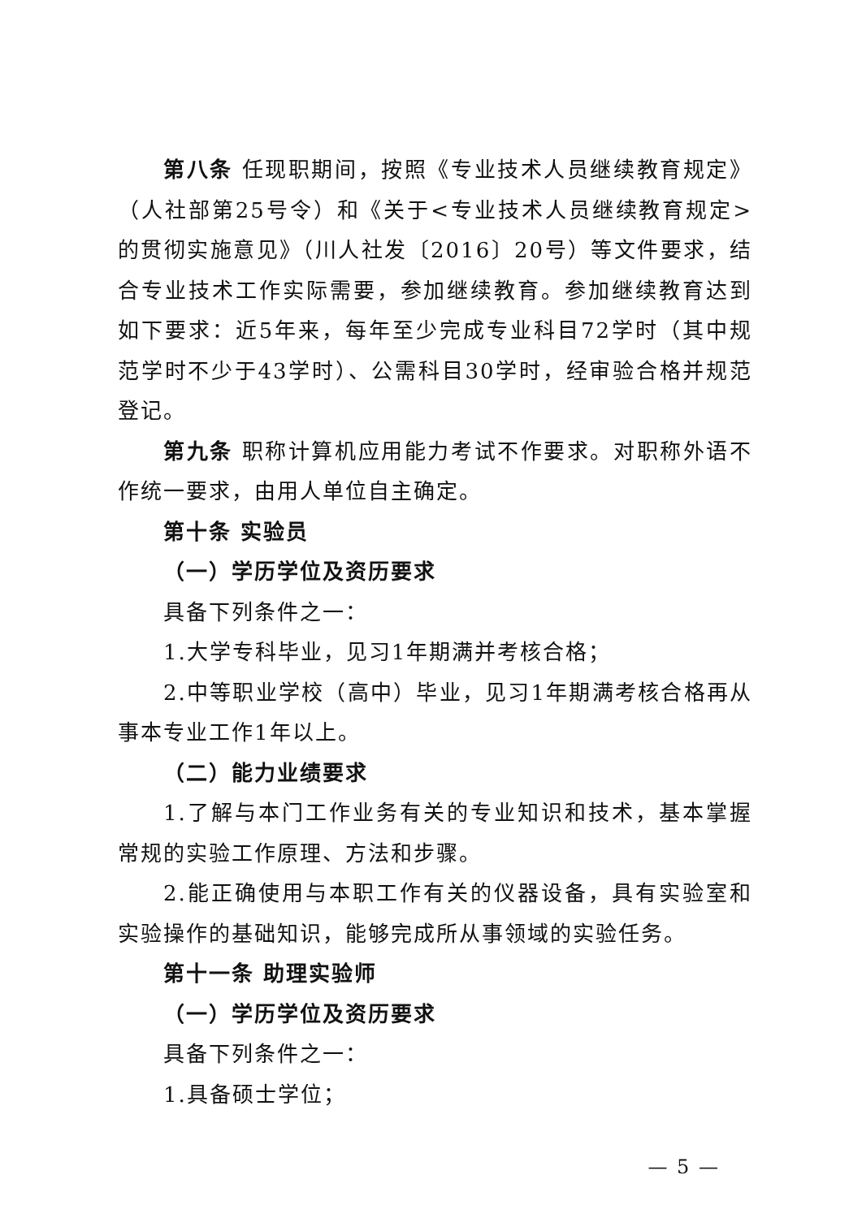第八条 任现职期间，按照《专业技术人员继续教育规定》（人社部第25号令）和《关于<专业技术人员继续教育规定>的贯彻实施意见》（川人社发〔2016〕20号）等文件要求，结合专业技术工作实际需要，参加继续教育。参加继续教育达到如下要求：近5年来，每年至少完成专业科目72学时（其中规范学时不少于43学时）、公需科目30学时，经审验合格并规范登记。
第九条 职称计算机应用能力考试不作要求。对职称外语不作统一要求，由用人单位自主确定。
第十条 实验员
（一）学历学位及资历要求
具备下列条件之一：
1.大学专科毕业，见习1年期满并考核合格；
2.中等职业学校（高中）毕业，见习1年期满考核合格再从事本专业工作1年以上。
（二）能力业绩要求
1.了解与本门工作业务有关的专业知识和技术，基本掌握常规的实验工作原理、方法和步骤。
2.能正确使用与本职工作有关的仪器设备，具有实验室和实验操作的基础知识，能够完成所从事领域的实验任务。
第十一条 助理实验师
（一）学历学位及资历要求
具备下列条件之一：
1.具备硕士学位；
— 5 —